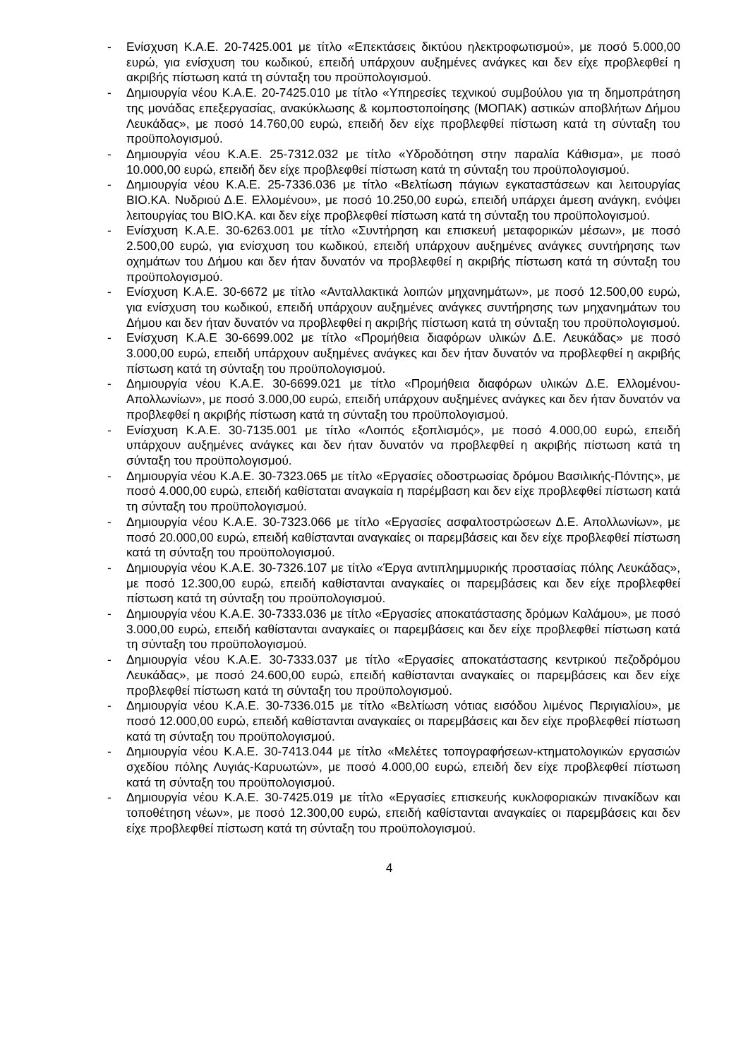- Ενίσχυση Κ.Α.Ε. 20-7425.001 με τίτλο «Επεκτάσεις δικτύου ηλεκτροφωτισμού», με ποσό 5.000,00 ευρώ, για ενίσχυση του κωδικού, επειδή υπάρχουν αυξημένες ανάγκες και δεν είχε προβλεφθεί η ακριβής πίστωση κατά τη σύνταξη του προϋπολογισμού.
- Δημιουργία νέου Κ.Α.Ε. 20-7425.010 με τίτλο «Υπηρεσίες τεχνικού συμβούλου για τη δημοπράτηση της μονάδας επεξεργασίας, ανακύκλωσης & κομποστοποίησης (ΜΟΠΑΚ) αστικών αποβλήτων Δήμου Λευκάδας», με ποσό 14.760,00 ευρώ, επειδή δεν είχε προβλεφθεί πίστωση κατά τη σύνταξη του προϋπολογισμού.
- Δημιουργία νέου Κ.Α.Ε. 25-7312.032 με τίτλο «Υδροδότηση στην παραλία Κάθισμα», με ποσό 10.000,00 ευρώ, επειδή δεν είχε προβλεφθεί πίστωση κατά τη σύνταξη του προϋπολογισμού.
- Δημιουργία νέου Κ.Α.Ε. 25-7336.036 με τίτλο «Βελτίωση πάγιων εγκαταστάσεων και λειτουργίας ΒΙΟ.ΚΑ. Νυδριού Δ.Ε. Ελλομένου», με ποσό 10.250,00 ευρώ, επειδή υπάρχει άμεση ανάγκη, ενόψει λειτουργίας του ΒΙΟ.ΚΑ. και δεν είχε προβλεφθεί πίστωση κατά τη σύνταξη του προϋπολογισμού.
- Ενίσχυση Κ.Α.Ε. 30-6263.001 με τίτλο «Συντήρηση και επισκευή μεταφορικών μέσων», με ποσό 2.500,00 ευρώ, για ενίσχυση του κωδικού, επειδή υπάρχουν αυξημένες ανάγκες συντήρησης των οχημάτων του Δήμου και δεν ήταν δυνατόν να προβλεφθεί η ακριβής πίστωση κατά τη σύνταξη του προϋπολογισμού.
- Ενίσχυση Κ.Α.Ε. 30-6672 με τίτλο «Ανταλλακτικά λοιπών μηχανημάτων», με ποσό 12.500,00 ευρώ, για ενίσχυση του κωδικού, επειδή υπάρχουν αυξημένες ανάγκες συντήρησης των μηχανημάτων του Δήμου και δεν ήταν δυνατόν να προβλεφθεί η ακριβής πίστωση κατά τη σύνταξη του προϋπολογισμού.
- Ενίσχυση Κ.Α.Ε 30-6699.002 με τίτλο «Προμήθεια διαφόρων υλικών Δ.Ε. Λευκάδας» με ποσό 3.000,00 ευρώ, επειδή υπάρχουν αυξημένες ανάγκες και δεν ήταν δυνατόν να προβλεφθεί η ακριβής πίστωση κατά τη σύνταξη του προϋπολογισμού.
- Δημιουργία νέου Κ.Α.Ε. 30-6699.021 με τίτλο «Προμήθεια διαφόρων υλικών Δ.Ε. Ελλομένου-Απολλωνίων», με ποσό 3.000,00 ευρώ, επειδή υπάρχουν αυξημένες ανάγκες και δεν ήταν δυνατόν να προβλεφθεί η ακριβής πίστωση κατά τη σύνταξη του προϋπολογισμού.
- Ενίσχυση Κ.Α.Ε. 30-7135.001 με τίτλο «Λοιπός εξοπλισμός», με ποσό 4.000,00 ευρώ, επειδή υπάρχουν αυξημένες ανάγκες και δεν ήταν δυνατόν να προβλεφθεί η ακριβής πίστωση κατά τη σύνταξη του προϋπολογισμού.
- Δημιουργία νέου Κ.Α.Ε. 30-7323.065 με τίτλο «Εργασίες οδοστρωσίας δρόμου Βασιλικής-Πόντης», με ποσό 4.000,00 ευρώ, επειδή καθίσταται αναγκαία η παρέμβαση και δεν είχε προβλεφθεί πίστωση κατά τη σύνταξη του προϋπολογισμού.
- Δημιουργία νέου Κ.Α.Ε. 30-7323.066 με τίτλο «Εργασίες ασφαλτοστρώσεων Δ.Ε. Απολλωνίων», με ποσό 20.000,00 ευρώ, επειδή καθίστανται αναγκαίες οι παρεμβάσεις και δεν είχε προβλεφθεί πίστωση κατά τη σύνταξη του προϋπολογισμού.
- Δημιουργία νέου Κ.Α.Ε. 30-7326.107 με τίτλο «Έργα αντιπλημμυρικής προστασίας πόλης Λευκάδας», με ποσό 12.300,00 ευρώ, επειδή καθίστανται αναγκαίες οι παρεμβάσεις και δεν είχε προβλεφθεί πίστωση κατά τη σύνταξη του προϋπολογισμού.
- Δημιουργία νέου Κ.Α.Ε. 30-7333.036 με τίτλο «Εργασίες αποκατάστασης δρόμων Καλάμου», με ποσό 3.000,00 ευρώ, επειδή καθίστανται αναγκαίες οι παρεμβάσεις και δεν είχε προβλεφθεί πίστωση κατά τη σύνταξη του προϋπολογισμού.
- Δημιουργία νέου Κ.Α.Ε. 30-7333.037 με τίτλο «Εργασίες αποκατάστασης κεντρικού πεζοδρόμου Λευκάδας», με ποσό 24.600,00 ευρώ, επειδή καθίστανται αναγκαίες οι παρεμβάσεις και δεν είχε προβλεφθεί πίστωση κατά τη σύνταξη του προϋπολογισμού.
- Δημιουργία νέου Κ.Α.Ε. 30-7336.015 με τίτλο «Βελτίωση νότιας εισόδου λιμένος Περιγιαλίου», με ποσό 12.000,00 ευρώ, επειδή καθίστανται αναγκαίες οι παρεμβάσεις και δεν είχε προβλεφθεί πίστωση κατά τη σύνταξη του προϋπολογισμού.
- Δημιουργία νέου Κ.Α.Ε. 30-7413.044 με τίτλο «Μελέτες τοπογραφήσεων-κτηματολογικών εργασιών σχεδίου πόλης Λυγιάς-Καρυωτών», με ποσό 4.000,00 ευρώ, επειδή δεν είχε προβλεφθεί πίστωση κατά τη σύνταξη του προϋπολογισμού.
- Δημιουργία νέου Κ.Α.Ε. 30-7425.019 με τίτλο «Εργασίες επισκευής κυκλοφοριακών πινακίδων και τοποθέτηση νέων», με ποσό 12.300,00 ευρώ, επειδή καθίστανται αναγκαίες οι παρεμβάσεις και δεν είχε προβλεφθεί πίστωση κατά τη σύνταξη του προϋπολογισμού.
4